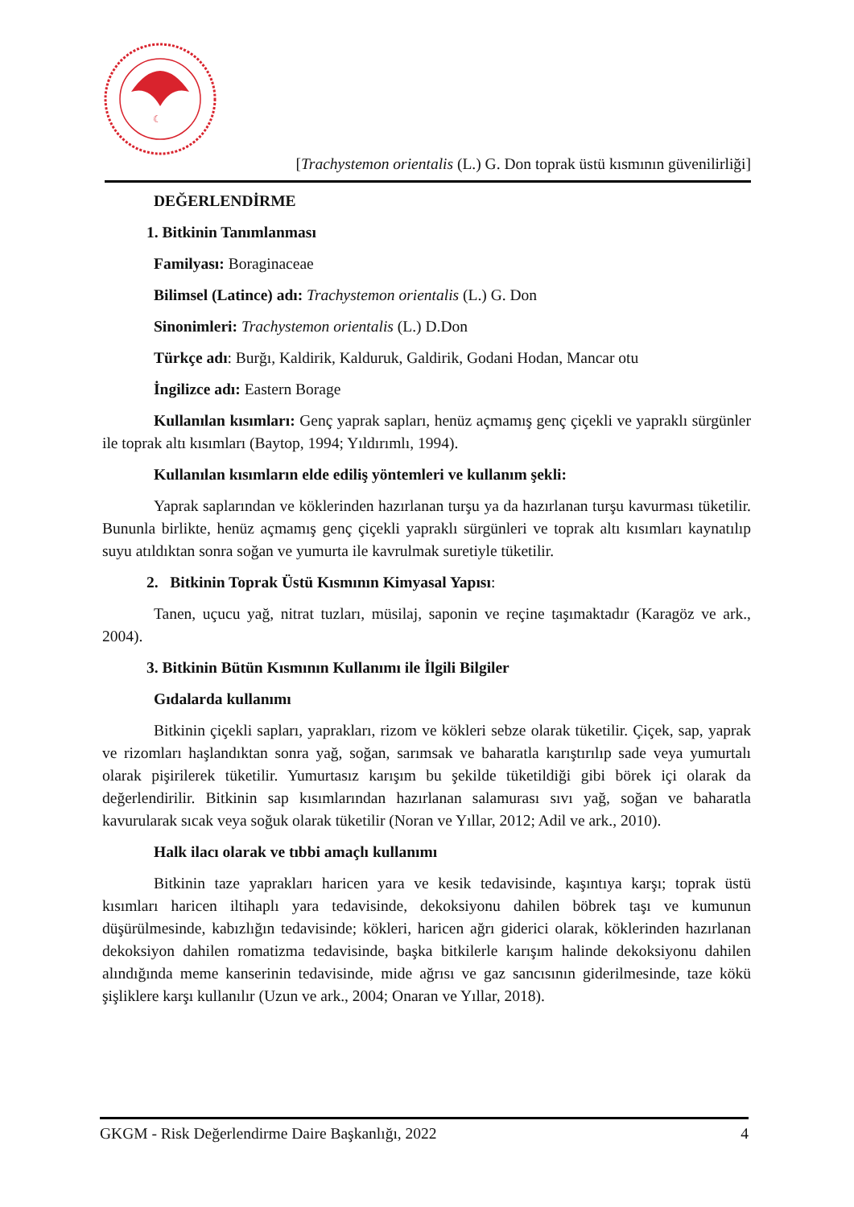☾
[Trachystemon orientalis (L.) G. Don toprak üstü kısmının güvenilirliği]
DEĞERLENDİRME
1. Bitkinin Tanımlanması
Familyası: Boraginaceae
Bilimsel (Latince) adı: Trachystemon orientalis (L.) G. Don
Sinonimleri: Trachystemon orientalis (L.) D.Don
Türkçe adı: Burğı, Kaldirik, Kalduruk, Galdirik, Godani Hodan, Mancar otu
İngilizce adı: Eastern Borage
Kullanılan kısımları: Genç yaprak sapları, henüz açmamış genç çiçekli ve yapraklı sürgünler ile toprak altı kısımları (Baytop, 1994; Yıldırımlı, 1994).
Kullanılan kısımların elde ediliş yöntemleri ve kullanım şekli:
Yaprak saplarından ve köklerinden hazırlanan turşu ya da hazırlanan turşu kavurması tüketilir. Bununla birlikte, henüz açmamış genç çiçekli yapraklı sürgünleri ve toprak altı kısımları kaynatılıp suyu atıldıktan sonra soğan ve yumurta ile kavrulmak suretiyle tüketilir.
2. Bitkinin Toprak Üstü Kısmının Kimyasal Yapısı:
Tanen, uçucu yağ, nitrat tuzları, müsilaj, saponin ve reçine taşımaktadır (Karagöz ve ark., 2004).
3. Bitkinin Bütün Kısmının Kullanımı ile İlgili Bilgiler
Gıdalarda kullanımı
Bitkinin çiçekli sapları, yaprakları, rizom ve kökleri sebze olarak tüketilir. Çiçek, sap, yaprak ve rizomları haşlandıktan sonra yağ, soğan, sarımsak ve baharatla karıştırılıp sade veya yumurtalı olarak pişirilerek tüketilir. Yumurtasız karışım bu şekilde tüketildiği gibi börek içi olarak da değerlendirilir. Bitkinin sap kısımlarından hazırlanan salamurası sıvı yağ, soğan ve baharatla kavurularak sıcak veya soğuk olarak tüketilir (Noran ve Yıllar, 2012; Adil ve ark., 2010).
Halk ilacı olarak ve tıbbi amaçlı kullanımı
Bitkinin taze yaprakları haricen yara ve kesik tedavisinde, kaşıntıya karşı; toprak üstü kısımları haricen iltihaplı yara tedavisinde, dekoksiyonu dahilen böbrek taşı ve kumunun düşürülmesinde, kabızlığın tedavisinde; kökleri, haricen ağrı giderici olarak, köklerinden hazırlanan dekoksiyon dahilen romatizma tedavisinde, başka bitkilerle karışım halinde dekoksiyonu dahilen alındığında meme kanserinin tedavisinde, mide ağrısı ve gaz sancısının giderilmesinde, taze kökü şişliklere karşı kullanılır (Uzun ve ark., 2004; Onaran ve Yıllar, 2018).
GKGM - Risk Değerlendirme Daire Başkanlığı, 2022 4